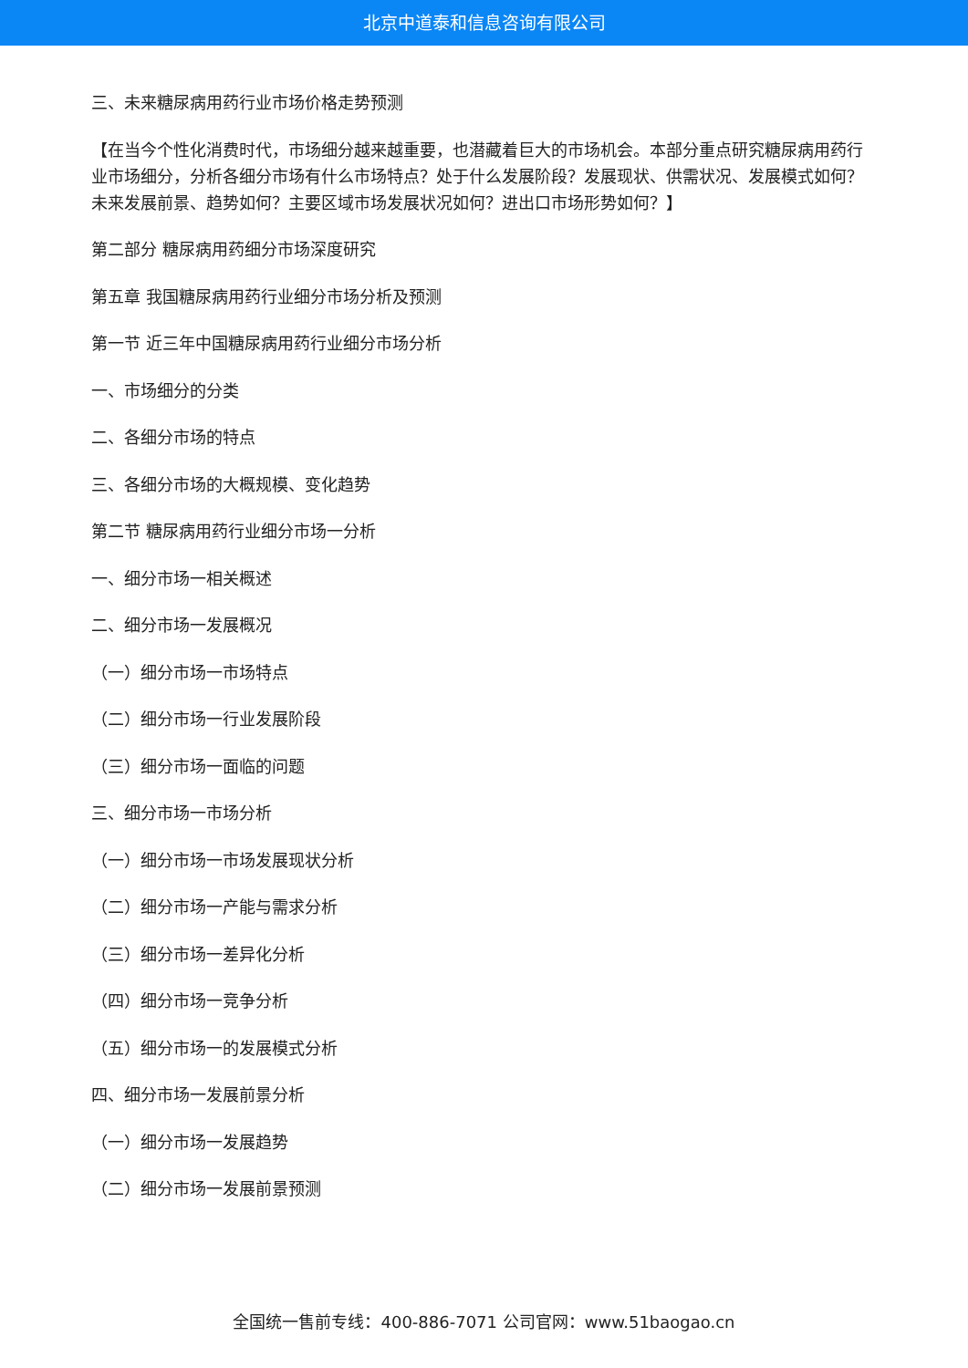北京中道泰和信息咨询有限公司
三、未来糖尿病用药行业市场价格走势预测
【在当今个性化消费时代，市场细分越来越重要，也潜藏着巨大的市场机会。本部分重点研究糖尿病用药行业市场细分，分析各细分市场有什么市场特点？处于什么发展阶段？发展现状、供需状况、发展模式如何？未来发展前景、趋势如何？主要区域市场发展状况如何？进出口市场形势如何？】
第二部分 糖尿病用药细分市场深度研究
第五章 我国糖尿病用药行业细分市场分析及预测
第一节 近三年中国糖尿病用药行业细分市场分析
一、市场细分的分类
二、各细分市场的特点
三、各细分市场的大概规模、变化趋势
第二节 糖尿病用药行业细分市场一分析
一、细分市场一相关概述
二、细分市场一发展概况
（一）细分市场一市场特点
（二）细分市场一行业发展阶段
（三）细分市场一面临的问题
三、细分市场一市场分析
（一）细分市场一市场发展现状分析
（二）细分市场一产能与需求分析
（三）细分市场一差异化分析
（四）细分市场一竞争分析
（五）细分市场一的发展模式分析
四、细分市场一发展前景分析
（一）细分市场一发展趋势
（二）细分市场一发展前景预测
全国统一售前专线：400-886-7071 公司官网：www.51baogao.cn